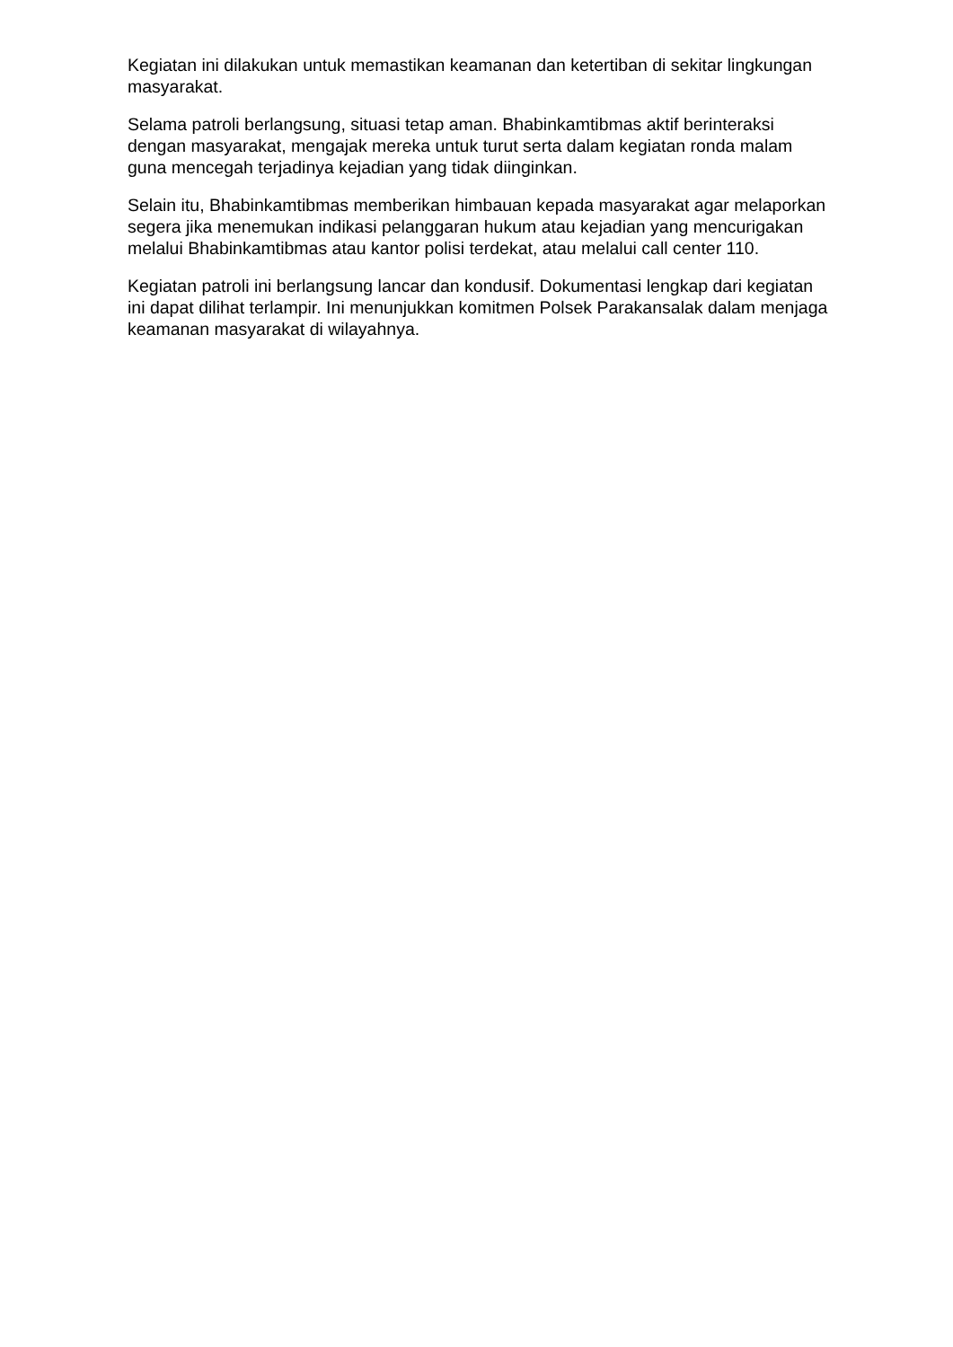Kegiatan ini dilakukan untuk memastikan keamanan dan ketertiban di sekitar lingkungan masyarakat.
Selama patroli berlangsung, situasi tetap aman. Bhabinkamtibmas aktif berinteraksi dengan masyarakat, mengajak mereka untuk turut serta dalam kegiatan ronda malam guna mencegah terjadinya kejadian yang tidak diinginkan.
Selain itu, Bhabinkamtibmas memberikan himbauan kepada masyarakat agar melaporkan segera jika menemukan indikasi pelanggaran hukum atau kejadian yang mencurigakan melalui Bhabinkamtibmas atau kantor polisi terdekat, atau melalui call center 110.
Kegiatan patroli ini berlangsung lancar dan kondusif. Dokumentasi lengkap dari kegiatan ini dapat dilihat terlampir. Ini menunjukkan komitmen Polsek Parakansalak dalam menjaga keamanan masyarakat di wilayahnya.